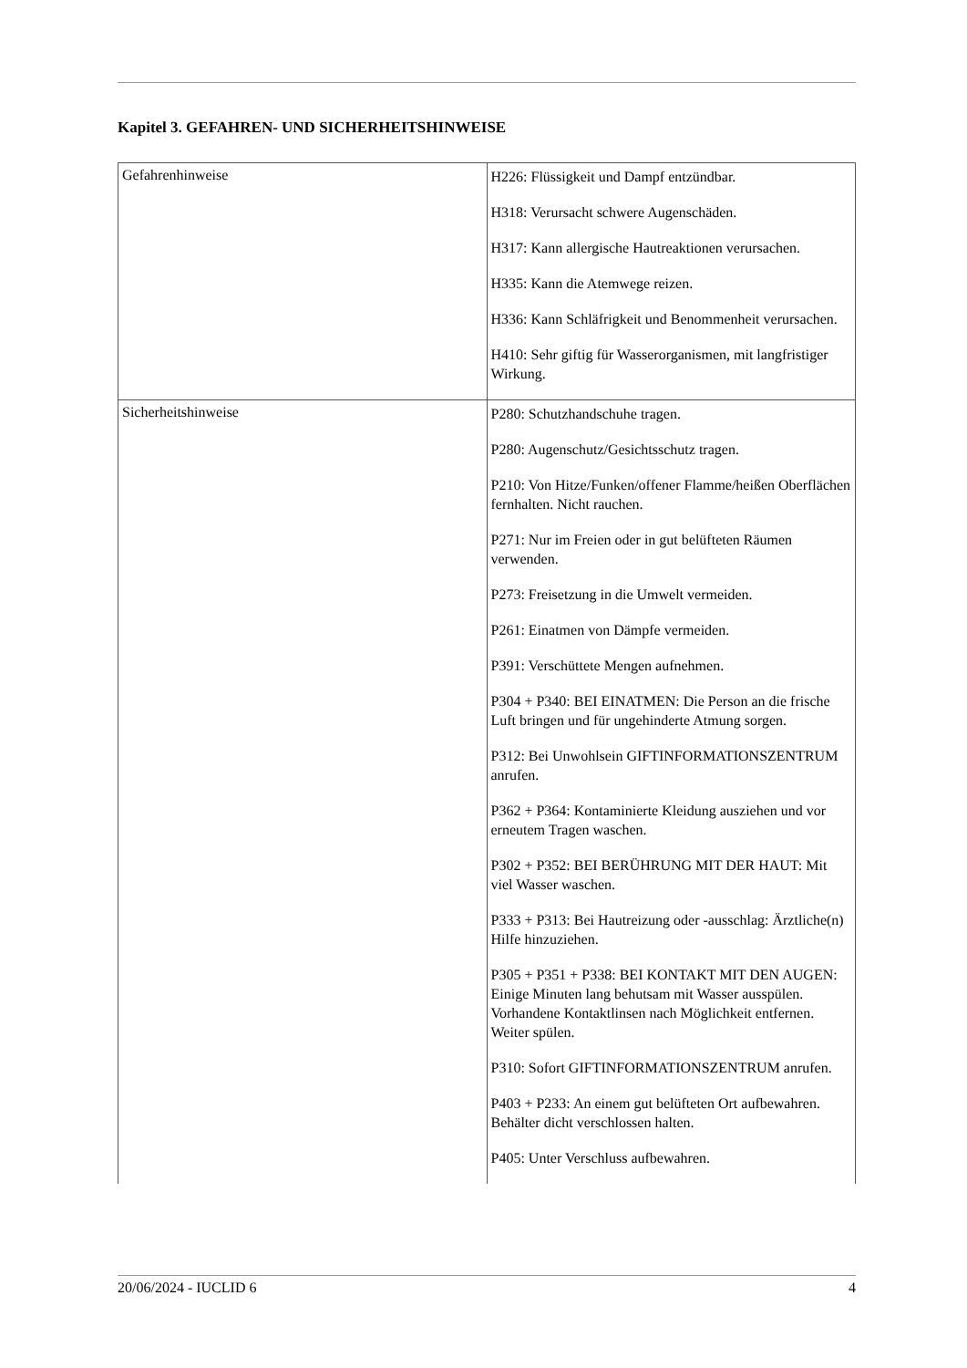Kapitel 3. GEFAHREN- UND SICHERHEITSHINWEISE
| Gefahrenhinweise | H226: Flüssigkeit und Dampf entzündbar. H318: Verursacht schwere Augenschäden. H317: Kann allergische Hautreaktionen verursachen. H335: Kann die Atemwege reizen. H336: Kann Schläfrigkeit und Benommenheit verursachen. H410: Sehr giftig für Wasserorganismen, mit langfristiger Wirkung. |
| Sicherheitshinweise | P280: Schutzhandschuhe tragen. P280: Augenschutz/Gesichtsschutz tragen. P210: Von Hitze/Funken/offener Flamme/heißen Oberflächen fernhalten. Nicht rauchen. P271: Nur im Freien oder in gut belüfteten Räumen verwenden. P273: Freisetzung in die Umwelt vermeiden. P261: Einatmen von Dämpfe vermeiden. P391: Verschüttete Mengen aufnehmen. P304 + P340: BEI EINATMEN: Die Person an die frische Luft bringen und für ungehinderte Atmung sorgen. P312: Bei Unwohlsein GIFTINFORMATIONSZENTRUM anrufen. P362 + P364: Kontaminierte Kleidung ausziehen und vor erneutem Tragen waschen. P302 + P352: BEI BERÜHRUNG MIT DER HAUT: Mit viel Wasser waschen. P333 + P313: Bei Hautreizung oder -ausschlag: Ärztliche(n) Hilfe hinzuziehen. P305 + P351 + P338: BEI KONTAKT MIT DEN AUGEN: Einige Minuten lang behutsam mit Wasser ausspülen. Vorhandene Kontaktlinsen nach Möglichkeit entfernen. Weiter spülen. P310: Sofort GIFTINFORMATIONSZENTRUM anrufen. P403 + P233: An einem gut belüfteten Ort aufbewahren. Behälter dicht verschlossen halten. P405: Unter Verschluss aufbewahren. |
20/06/2024 - IUCLID 6 4